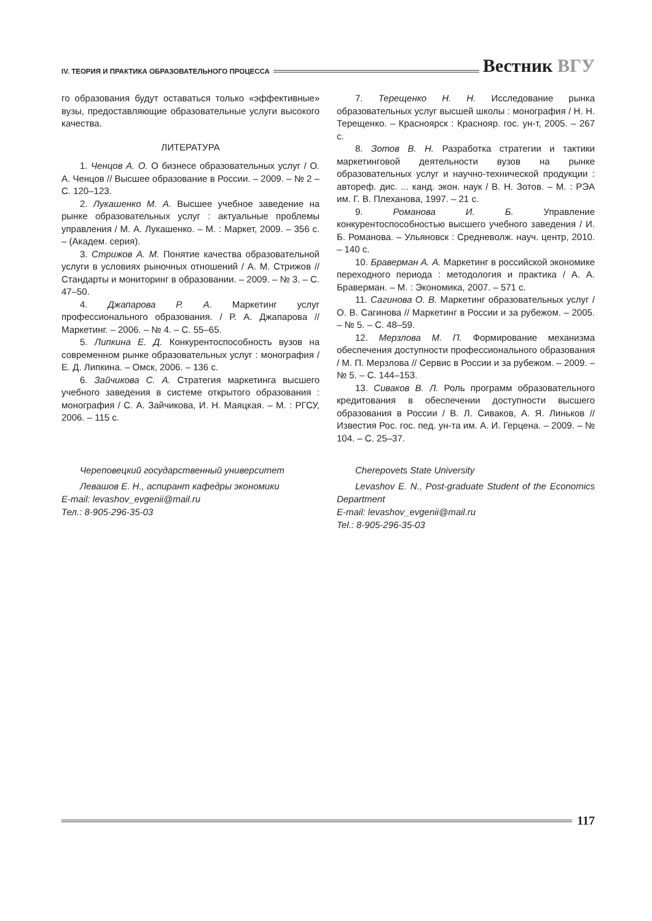IV. ТЕОРИЯ И ПРАКТИКА ОБРАЗОВАТЕЛЬНОГО ПРОЦЕССА
Вестник ВГУ
го образования будут оставаться только «эффективные» вузы, предоставляющие образовательные услуги высокого качества.
ЛИТЕРАТУРА
1. Ченцов А. О. О бизнесе образовательных услуг / О. А. Ченцов // Высшее образование в России. – 2009. – № 2 – С. 120–123.
2. Лукашенко М. А. Высшее учебное заведение на рынке образовательных услуг : актуальные проблемы управления / М. А. Лукашенко. – М. : Маркет, 2009. – 356 с. – (Академ. серия).
3. Стрижов А. М. Понятие качества образовательной услуги в условиях рыночных отношений / А. М. Стрижов // Стандарты и мониторинг в образовании. – 2009. – № 3. – С. 47–50.
4. Джапарова Р. А. Маркетинг услуг профессионального образования. / Р. А. Джапарова // Маркетинг. – 2006. – № 4. – С. 55–65.
5. Липкина Е. Д. Конкурентоспособность вузов на современном рынке образовательных услуг : монография / Е. Д. Липкина. – Омск, 2006. – 136 с.
6. Зайчикова С. А. Стратегия маркетинга высшего учебного заведения в системе открытого образования : монография / С. А. Зайчикова, И. Н. Маяцкая. – М. : РГСУ, 2006. – 115 с.
7. Терещенко Н. Н. Исследование рынка образовательных услуг высшей школы : монография / Н. Н. Терещенко. – Красноярск : Краснояр. гос. ун-т, 2005. – 267 с.
8. Зотов В. Н. Разработка стратегии и тактики маркетинговой деятельности вузов на рынке образовательных услуг и научно-технической продукции : автореф. дис. ... канд. экон. наук / В. Н. Зотов. – М. : РЭА им. Г. В. Плеханова, 1997. – 21 с.
9. Романова И. Б. Управление конкурентоспособностью высшего учебного заведения / И. Б. Романова. – Ульяновск : Средневолж. науч. центр, 2010. – 140 с.
10. Браверман А. А. Маркетинг в российской экономике переходного периода : методология и практика / А. А. Браверман. – М. : Экономика, 2007. – 571 с.
11. Сагинова О. В. Маркетинг образовательных услуг / О. В. Сагинова // Маркетинг в России и за рубежом. – 2005. – № 5. – С. 48–59.
12. Мерзлова М. П. Формирование механизма обеспечения доступности профессионального образования / М. П. Мерзлова // Сервис в России и за рубежом. – 2009. – № 5. – С. 144–153.
13. Сиваков В. Л. Роль программ образовательного кредитования в обеспечении доступности высшего образования в России / В. Л. Сиваков, А. Я. Линьков // Известия Рос. гос. пед. ун-та им. А. И. Герцена. – 2009. – № 104. – С. 25–37.
Череповецкий государственный университет
Левашов Е. Н., аспирант кафедры экономики
E-mail: levashov_evgenii@mail.ru
Тел.: 8-905-296-35-03
Cherepovets State University
Levashov E. N., Post-graduate Student of the Economics Department
E-mail: levashov_evgenii@mail.ru
Tel.: 8-905-296-35-03
117